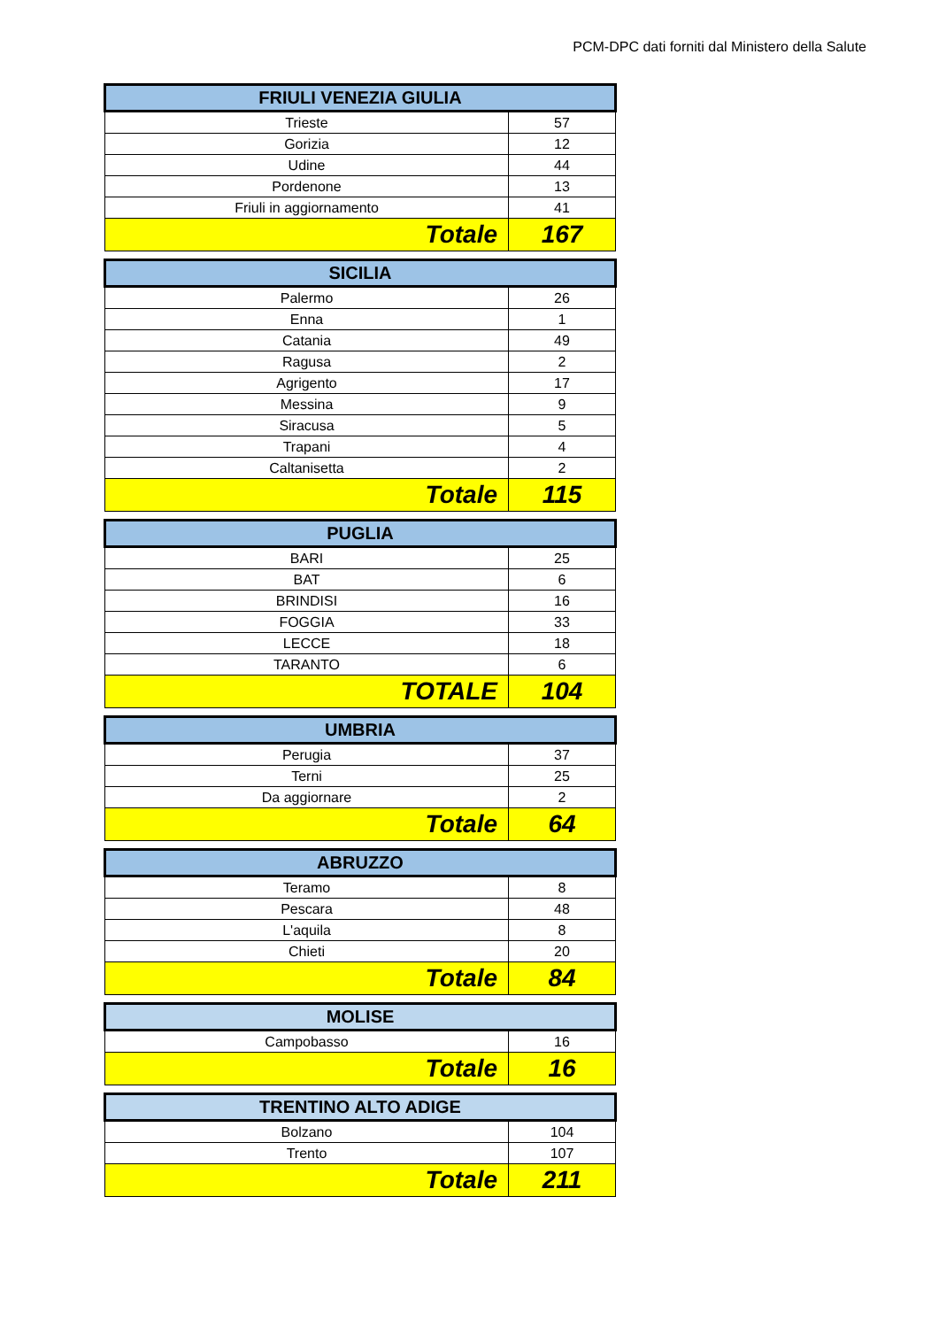PCM-DPC dati forniti dal Ministero della Salute
| FRIULI VENEZIA GIULIA | |
| --- | --- |
| Trieste | 57 |
| Gorizia | 12 |
| Udine | 44 |
| Pordenone | 13 |
| Friuli in aggiornamento | 41 |
| Totale | 167 |
| SICILIA | |
| --- | --- |
| Palermo | 26 |
| Enna | 1 |
| Catania | 49 |
| Ragusa | 2 |
| Agrigento | 17 |
| Messina | 9 |
| Siracusa | 5 |
| Trapani | 4 |
| Caltanisetta | 2 |
| Totale | 115 |
| PUGLIA | |
| --- | --- |
| BARI | 25 |
| BAT | 6 |
| BRINDISI | 16 |
| FOGGIA | 33 |
| LECCE | 18 |
| TARANTO | 6 |
| TOTALE | 104 |
| UMBRIA | |
| --- | --- |
| Perugia | 37 |
| Terni | 25 |
| Da aggiornare | 2 |
| Totale | 64 |
| ABRUZZO | |
| --- | --- |
| Teramo | 8 |
| Pescara | 48 |
| L'aquila | 8 |
| Chieti | 20 |
| Totale | 84 |
| MOLISE | |
| --- | --- |
| Campobasso | 16 |
| Totale | 16 |
| TRENTINO ALTO ADIGE | |
| --- | --- |
| Bolzano | 104 |
| Trento | 107 |
| Totale | 211 |